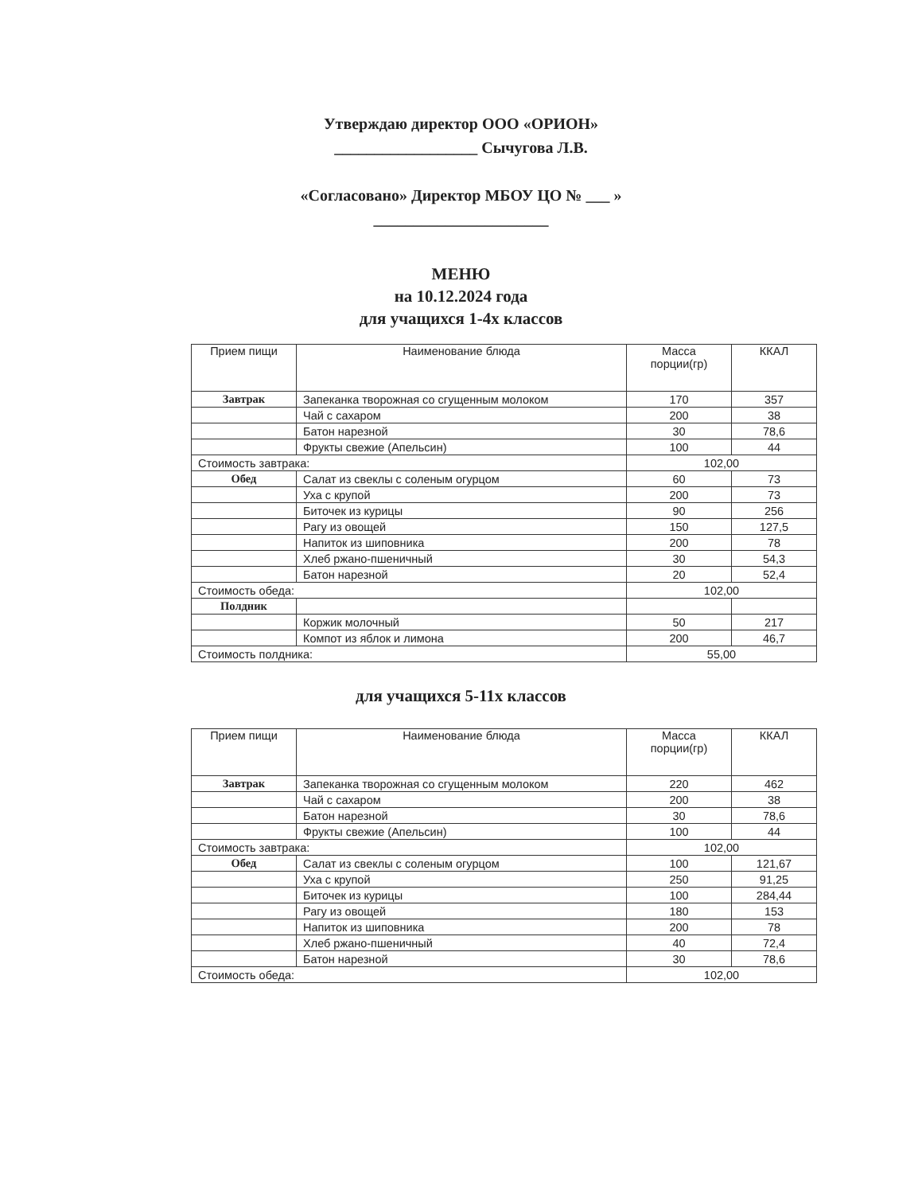Утверждаю директор ООО «ОРИОН»
__________________ Сычугова Л.В.
«Согласовано» Директор МБОУ ЦО № ___ »
______________________
МЕНЮ
на 10.12.2024 года
для учащихся 1-4х классов
| Прием пищи | Наименование блюда | Масса порции(гр) | ККАЛ |
| --- | --- | --- | --- |
| Завтрак | Запеканка творожная со сгущенным молоком | 170 | 357 |
| | Чай с сахаром | 200 | 38 |
| | Батон нарезной | 30 | 78,6 |
| | Фрукты свежие (Апельсин) | 100 | 44 |
| Стоимость завтрака: | | 102,00 | |
| Обед | Салат из свеклы с соленым огурцом | 60 | 73 |
| | Уха с крупой | 200 | 73 |
| | Биточек из курицы | 90 | 256 |
| | Рагу из овощей | 150 | 127,5 |
| | Напиток из шиповника | 200 | 78 |
| | Хлеб ржано-пшеничный | 30 | 54,3 |
| | Батон нарезной | 20 | 52,4 |
| Стоимость обеда: | | 102,00 | |
| Полдник | | | |
| | Коржик молочный | 50 | 217 |
| | Компот из яблок и лимона | 200 | 46,7 |
| Стоимость полдника: | | 55,00 | |
для учащихся 5-11х классов
| Прием пищи | Наименование блюда | Масса порции(гр) | ККАЛ |
| --- | --- | --- | --- |
| Завтрак | Запеканка творожная со сгущенным молоком | 220 | 462 |
| | Чай с сахаром | 200 | 38 |
| | Батон нарезной | 30 | 78,6 |
| | Фрукты свежие (Апельсин) | 100 | 44 |
| Стоимость завтрака: | | 102,00 | |
| Обед | Салат из свеклы с соленым огурцом | 100 | 121,67 |
| | Уха с крупой | 250 | 91,25 |
| | Биточек из курицы | 100 | 284,44 |
| | Рагу из овощей | 180 | 153 |
| | Напиток из шиповника | 200 | 78 |
| | Хлеб ржано-пшеничный | 40 | 72,4 |
| | Батон нарезной | 30 | 78,6 |
| Стоимость обеда: | | 102,00 | |